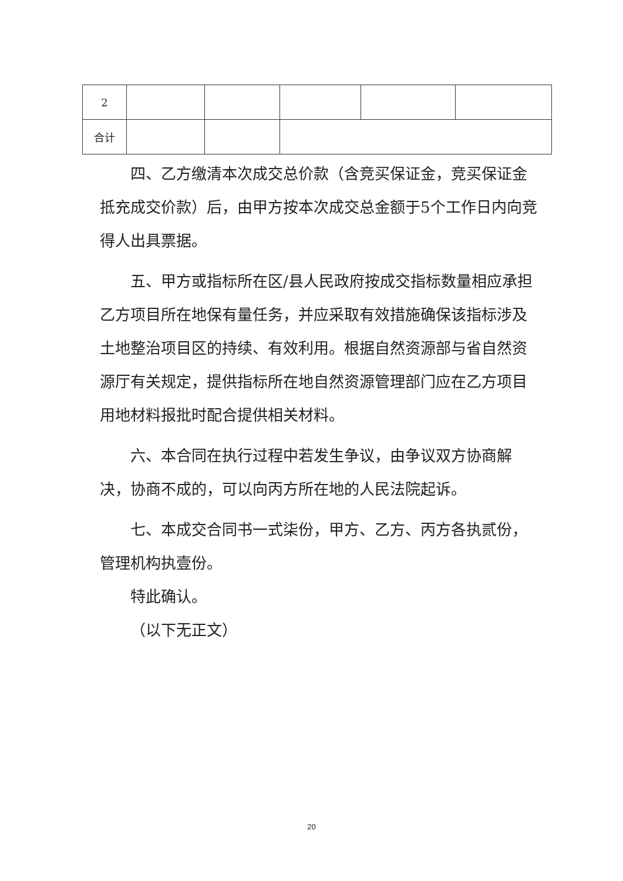| 2 | | | | | |
| 合计 | | | | | |
四、乙方缴清本次成交总价款（含竞买保证金，竞买保证金抵充成交价款）后，由甲方按本次成交总金额于5个工作日内向竞得人出具票据。
五、甲方或指标所在区/县人民政府按成交指标数量相应承担乙方项目所在地保有量任务，并应采取有效措施确保该指标涉及土地整治项目区的持续、有效利用。根据自然资源部与省自然资源厅有关规定，提供指标所在地自然资源管理部门应在乙方项目用地材料报批时配合提供相关材料。
六、本合同在执行过程中若发生争议，由争议双方协商解决，协商不成的，可以向丙方所在地的人民法院起诉。
七、本成交合同书一式柒份，甲方、乙方、丙方各执贰份，管理机构执壹份。
特此确认。
（以下无正文）
20